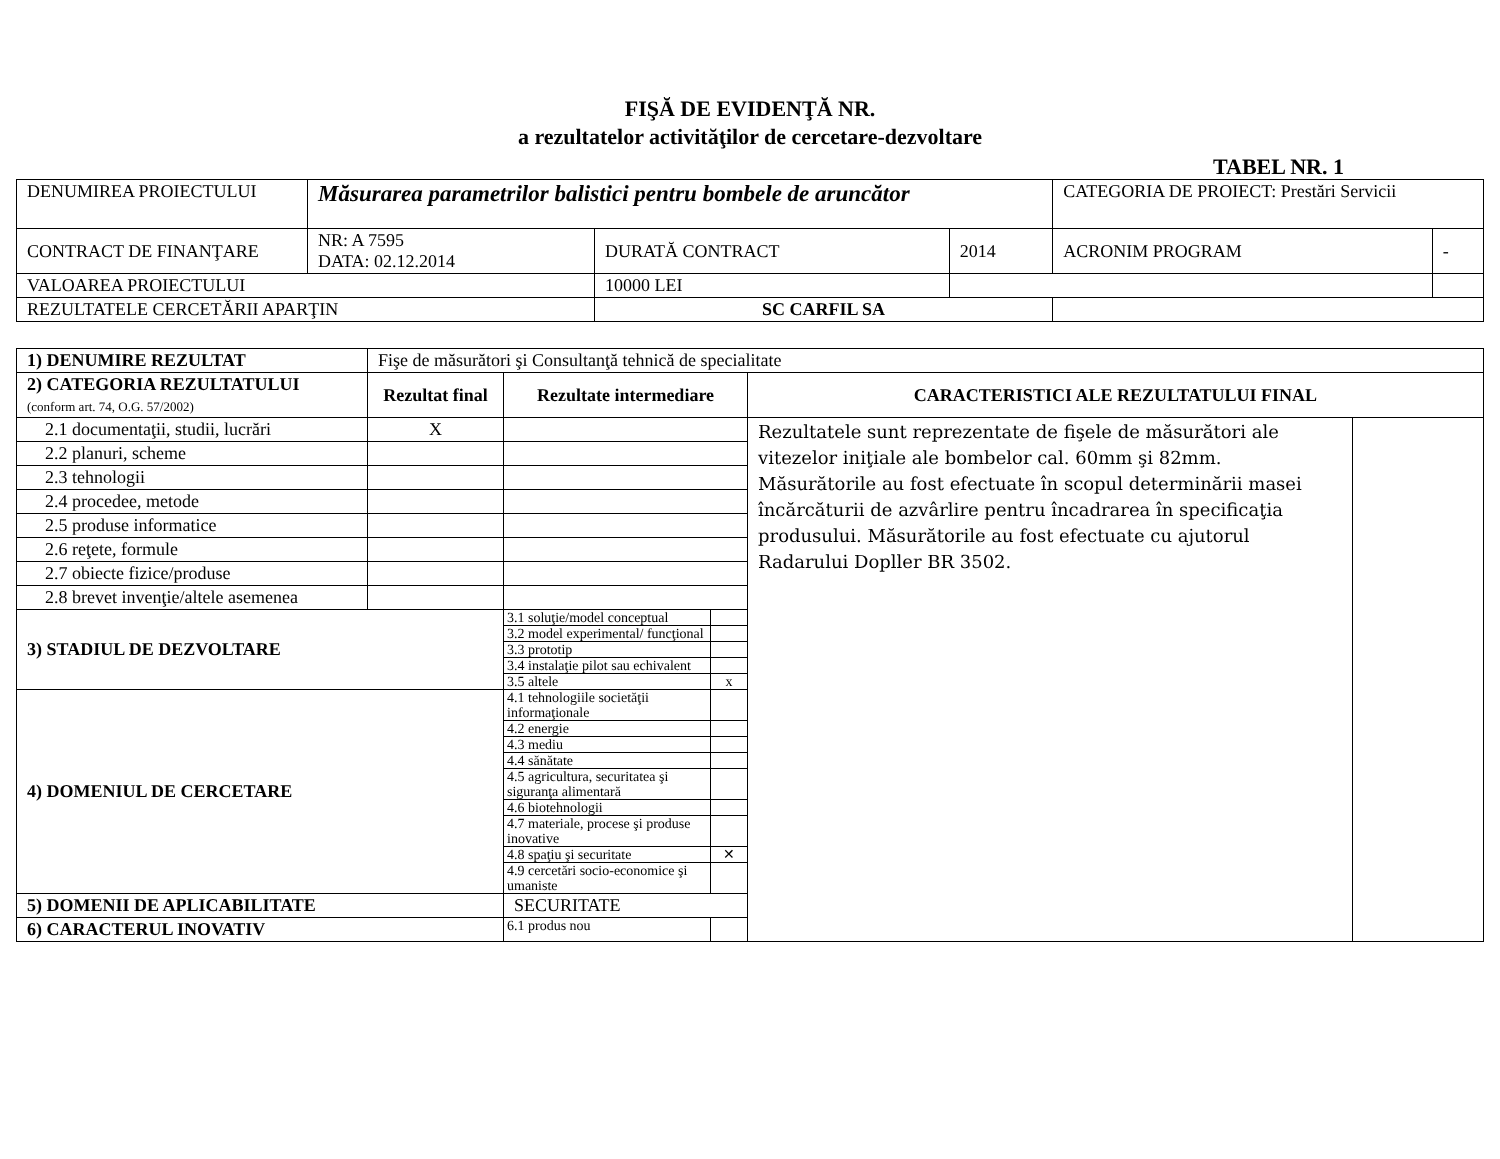FIŞĂ DE EVIDENŢĂ NR.
a rezultatelor activităţilor de cercetare-dezvoltare
TABEL NR. 1
| DENUMIREA PROIECTULUI | Măsurarea parametrilor balistici pentru bombele de aruncător | | | | CATEGORIA DE PROIECT: Prestări Servicii | |
| CONTRACT DE FINANŢARE | NR: A 7595 DATA: 02.12.2014 | DURATĂ CONTRACT | | 2014 | ACRONIM PROGRAM | - |
| VALOAREA PROIECTULUI | | 10000 LEI | | | | |
| REZULTATELE CERCETĂRII APARŢIN | | SC CARFIL SA | | | | |
| 1) DENUMIRE REZULTAT | Fişe de măsurători şi Consultanţă tehnică de specialitate | | | | |
| 2) CATEGORIA REZULTATULUI (conform art. 74, O.G. 57/2002) | Rezultat final | Rezultate intermediare | | CARACTERISTICI ALE REZULTATULUI FINAL | |
| 2.1 documentaţii, studii, lucrări | X | | | Rezultatele sunt reprezentate de fişele de măsurători ale vitezelor iniţiale ale bombelor cal. 60mm şi 82mm. Măsurătorile au fost efectuate în scopul determinării masei încărcăturii de azvârlire pentru încadrarea în specificaţia produsului. Măsurătorile au fost efectuate cu ajutorul Radarului Dopller BR 3502. | |
| 2.2 planuri, scheme | | | | | |
| 2.3 tehnologii | | | | | |
| 2.4 procedee, metode | | | | | |
| 2.5 produse informatice | | | | | |
| 2.6 reţete, formule | | | | | |
| 2.7 obiecte fizice/produse | | | | | |
| 2.8 brevet invenţie/altele asemenea | | | | | |
| 3) STADIUL DE DEZVOLTARE | | 3.1 soluţie/model conceptual | | | |
| | | 3.2 model experimental/ funcţional | | | |
| | | 3.3 prototip | | | |
| | | 3.4 instalaţie pilot sau echivalent | | | |
| | | 3.5 altele | x | | |
| 4) DOMENIUL DE CERCETARE | | 4.1 tehnologiile societăţii informaţionale | | | |
| | | 4.2 energie | | | |
| | | 4.3 mediu | | | |
| | | 4.4 sănătate | | | |
| | | 4.5 agricultura, securitatea şi siguranţa alimentară | | | |
| | | 4.6 biotehnologii | | | |
| | | 4.7 materiale, procese şi produse inovative | | | |
| | | 4.8 spaţiu şi securitate | ✕ | | |
| | | 4.9 cercetări socio-economice şi umaniste | | | |
| 5) DOMENII DE APLICABILITATE | | SECURITATE | | | |
| 6) CARACTERUL INOVATIV | | 6.1 produs nou | | | |